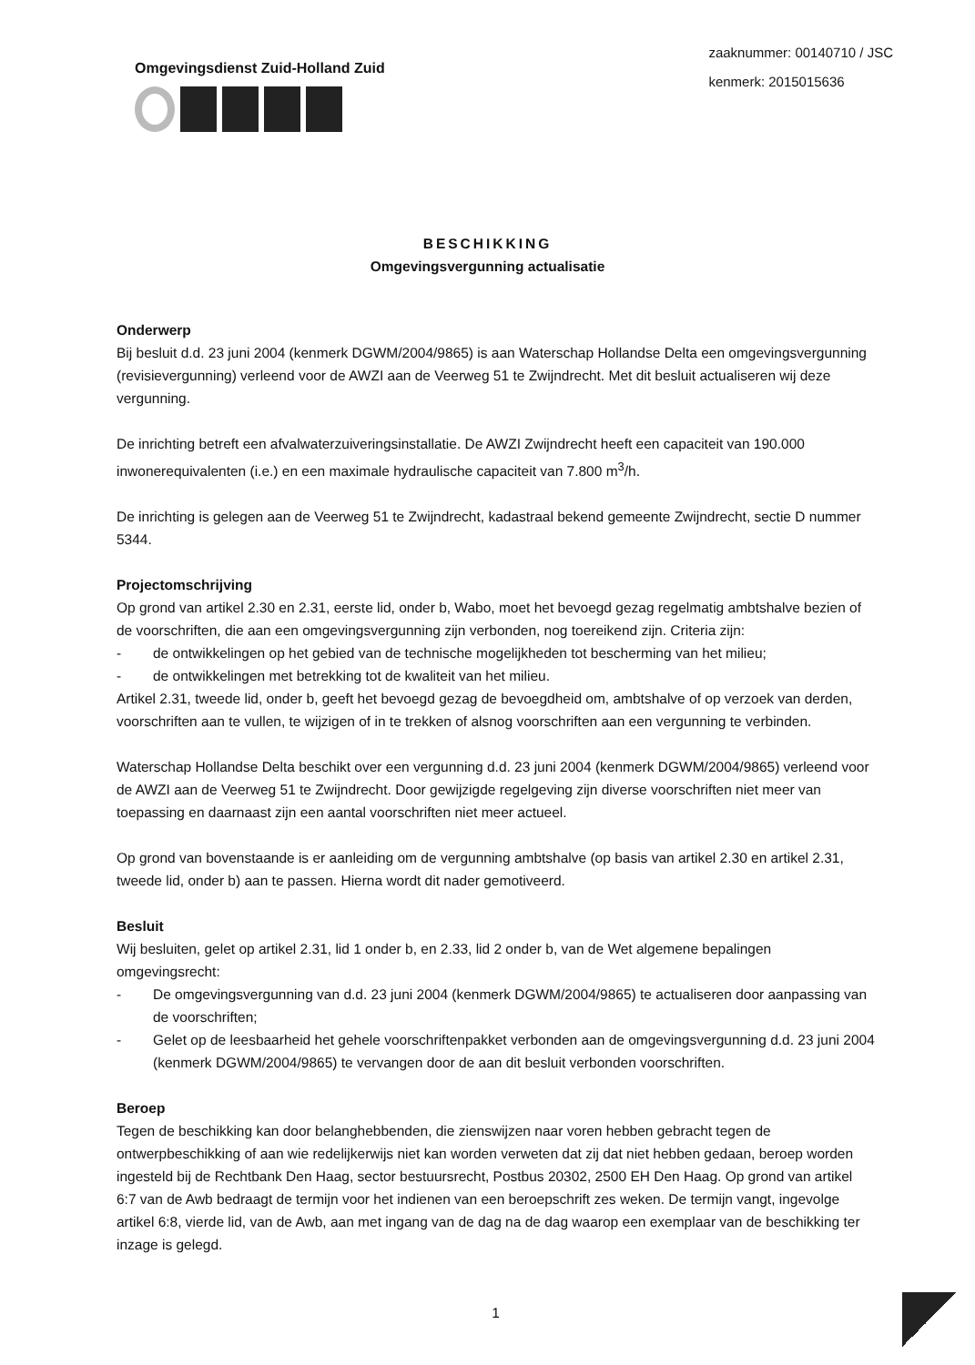Omgevingsdienst Zuid-Holland Zuid
zaaknummer: 00140710 / JSC
kenmerk: 2015015636
BESCHIKKING
Omgevingsvergunning actualisatie
Onderwerp
Bij besluit d.d. 23 juni 2004 (kenmerk DGWM/2004/9865) is aan Waterschap Hollandse Delta een omgevingsvergunning (revisievergunning) verleend voor de AWZI aan de Veerweg 51 te Zwijndrecht. Met dit besluit actualiseren wij deze vergunning.
De inrichting betreft een afvalwaterzuiveringsinstallatie. De AWZI Zwijndrecht heeft een capaciteit van 190.000 inwonerequivalenten (i.e.) en een maximale hydraulische capaciteit van 7.800 m<sup>3</sup>/h.
De inrichting is gelegen aan de Veerweg 51 te Zwijndrecht, kadastraal bekend gemeente Zwijndrecht, sectie D nummer 5344.
Projectomschrijving
Op grond van artikel 2.30 en 2.31, eerste lid, onder b, Wabo, moet het bevoegd gezag regelmatig ambtshalve bezien of de voorschriften, die aan een omgevingsvergunning zijn verbonden, nog toereikend zijn. Criteria zijn:
- de ontwikkelingen op het gebied van de technische mogelijkheden tot bescherming van het milieu;
- de ontwikkelingen met betrekking tot de kwaliteit van het milieu.
Artikel 2.31, tweede lid, onder b, geeft het bevoegd gezag de bevoegdheid om, ambtshalve of op verzoek van derden, voorschriften aan te vullen, te wijzigen of in te trekken of alsnog voorschriften aan een vergunning te verbinden.
Waterschap Hollandse Delta beschikt over een vergunning d.d. 23 juni 2004 (kenmerk DGWM/2004/9865) verleend voor de AWZI aan de Veerweg 51 te Zwijndrecht. Door gewijzigde regelgeving zijn diverse voorschriften niet meer van toepassing en daarnaast zijn een aantal voorschriften niet meer actueel.
Op grond van bovenstaande is er aanleiding om de vergunning ambtshalve (op basis van artikel 2.30 en artikel 2.31, tweede lid, onder b) aan te passen. Hierna wordt dit nader gemotiveerd.
Besluit
Wij besluiten, gelet op artikel 2.31, lid 1 onder b, en 2.33, lid 2 onder b, van de Wet algemene bepalingen omgevingsrecht:
- De omgevingsvergunning van d.d. 23 juni 2004 (kenmerk DGWM/2004/9865) te actualiseren door aanpassing van de voorschriften;
- Gelet op de leesbaarheid het gehele voorschriftenpakket verbonden aan de omgevingsvergunning d.d. 23 juni 2004 (kenmerk DGWM/2004/9865) te vervangen door de aan dit besluit verbonden voorschriften.
Beroep
Tegen de beschikking kan door belanghebbenden, die zienswijzen naar voren hebben gebracht tegen de ontwerpbeschikking of aan wie redelijkerwijs niet kan worden verweten dat zij dat niet hebben gedaan, beroep worden ingesteld bij de Rechtbank Den Haag, sector bestuursrecht, Postbus 20302, 2500 EH Den Haag. Op grond van artikel 6:7 van de Awb bedraagt de termijn voor het indienen van een beroepschrift zes weken. De termijn vangt, ingevolge artikel 6:8, vierde lid, van de Awb, aan met ingang van de dag na de dag waarop een exemplaar van de beschikking ter inzage is gelegd.
1